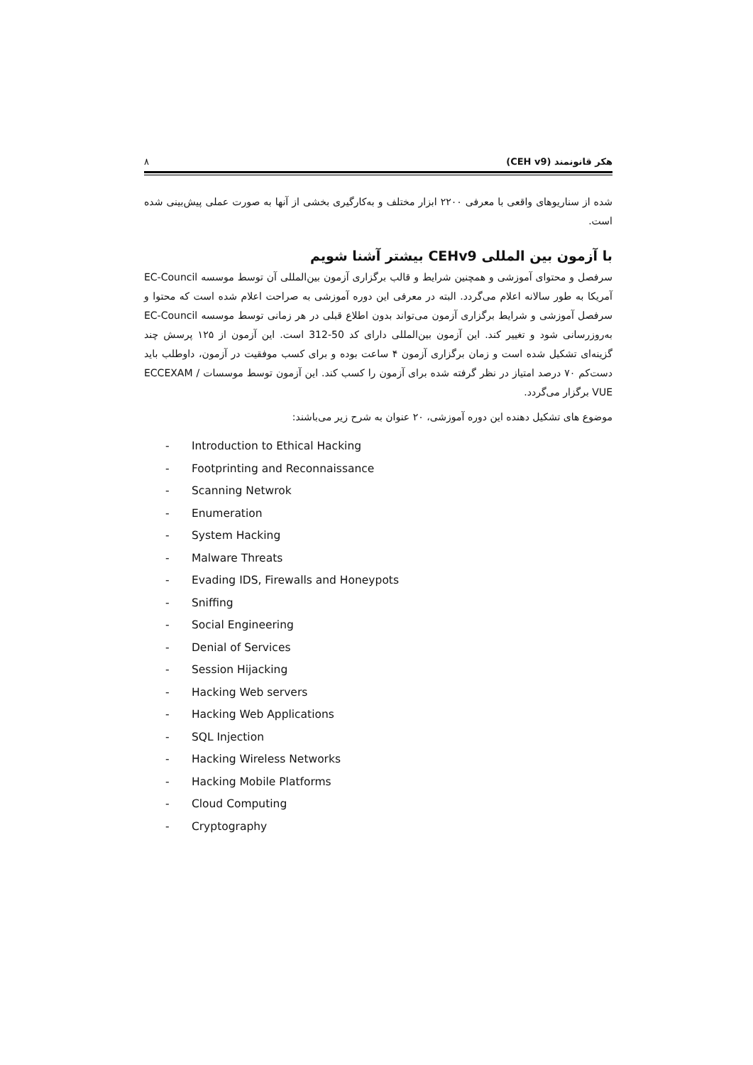هکر قانونمند (CEH v9) ۸
شده از سناریوهای واقعی با معرفی ۲۲۰۰ ابزار مختلف و به‌کارگیری بخشی از آنها به صورت عملی پیش‌بینی شده است.
با آزمون بین المللی CEHv9 بیشتر آشنا شویم
سرفصل و محتوای آموزشی و همچنین شرایط و قالب برگزاری آزمون بین‌المللی آن توسط موسسه EC-Council آمریکا به طور سالانه اعلام می‌گردد. البته در معرفی این دوره آموزشی به صراحت اعلام شده است که محتوا و سرفصل آموزشی و شرایط برگزاری آزمون می‌تواند بدون اطلاع قبلی در هر زمانی توسط موسسه EC-Council به‌روزرسانی شود و تغییر کند. این آزمون بین‌المللی دارای کد 50-312 است. این آزمون از ۱۲۵ پرسش چند گزینه‌ای تشکیل شده است و زمان برگزاری آزمون ۴ ساعت بوده و برای کسب موفقیت در آزمون، داوطلب باید دست‌کم ۷۰ درصد امتیاز در نظر گرفته شده برای آزمون را کسب کند. این آزمون توسط موسسات ECCEXAM / VUE برگزار می‌گردد.
موضوع های تشکیل دهنده این دوره آموزشی، ۲۰ عنوان به شرح زیر می‌باشند:
- Introduction to Ethical Hacking
- Footprinting and Reconnaissance
- Scanning Netwrok
- Enumeration
- System Hacking
- Malware Threats
- Evading IDS, Firewalls and Honeypots
- Sniffing
- Social Engineering
- Denial of Services
- Session Hijacking
- Hacking Web servers
- Hacking Web Applications
- SQL Injection
- Hacking Wireless Networks
- Hacking Mobile Platforms
- Cloud Computing
- Cryptography